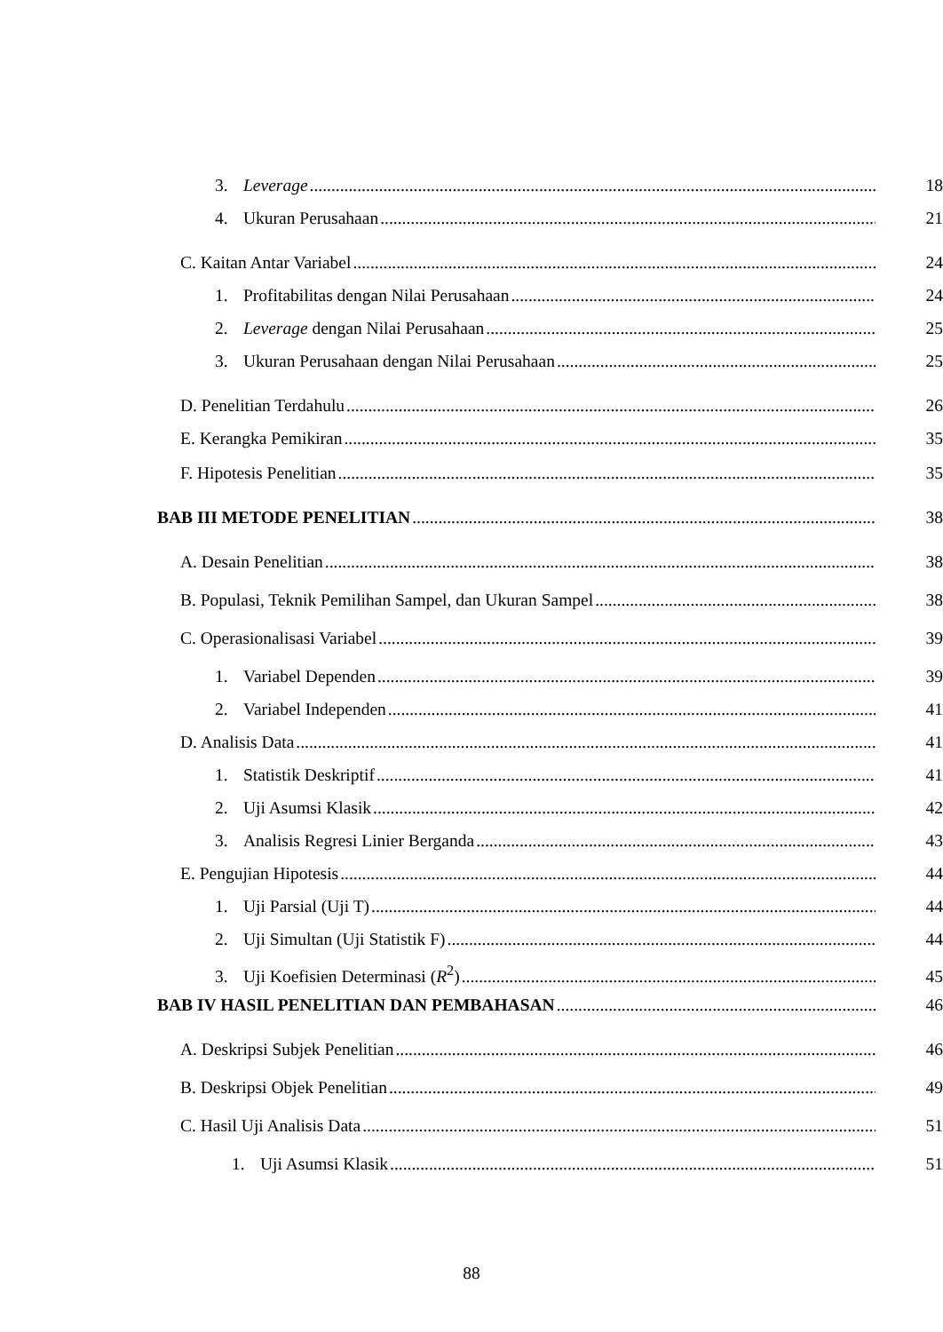3. Leverage 18
4. Ukuran Perusahaan 21
C. Kaitan Antar Variabel 24
1. Profitabilitas dengan Nilai Perusahaan 24
2. Leverage dengan Nilai Perusahaan 25
3. Ukuran Perusahaan dengan Nilai Perusahaan 25
D. Penelitian Terdahulu 26
E. Kerangka Pemikiran 35
F. Hipotesis Penelitian 35
BAB III METODE PENELITIAN 38
A. Desain Penelitian 38
B. Populasi, Teknik Pemilihan Sampel, dan Ukuran Sampel 38
C. Operasionalisasi Variabel 39
1. Variabel Dependen 39
2. Variabel Independen 41
D. Analisis Data 41
1. Statistik Deskriptif 41
2. Uji Asumsi Klasik 42
3. Analisis Regresi Linier Berganda 43
E. Pengujian Hipotesis 44
1. Uji Parsial (Uji T) 44
2. Uji Simultan (Uji Statistik F) 44
3. Uji Koefisien Determinasi (R<sup>2</sup>) 45
BAB IV HASIL PENELITIAN DAN PEMBAHASAN 46
A. Deskripsi Subjek Penelitian 46
B. Deskripsi Objek Penelitian 49
C. Hasil Uji Analisis Data 51
1. Uji Asumsi Klasik 51
88